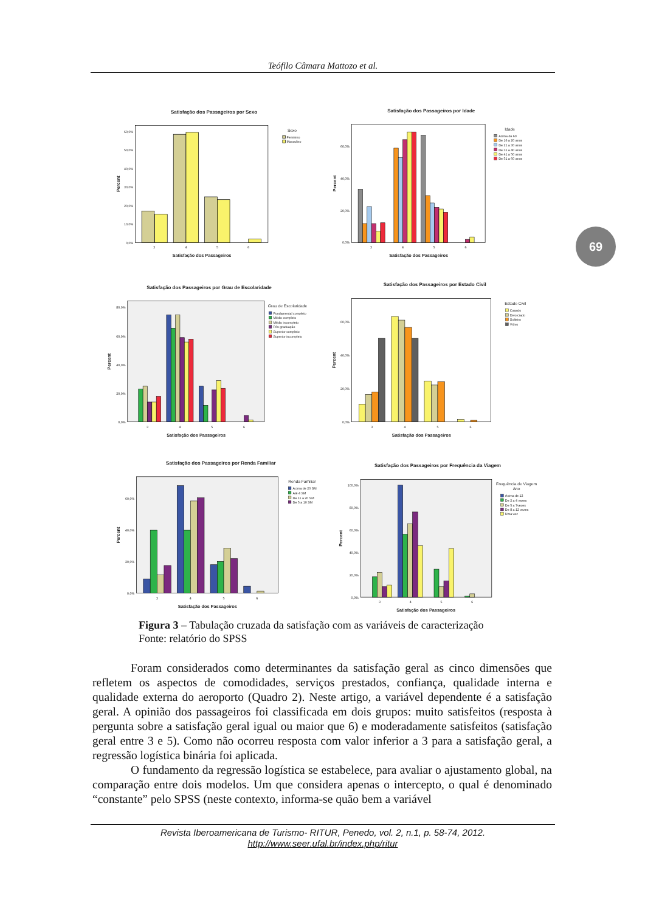Teófilo Câmara Mattozo et al.
Satisfação dos Passageiros por Sexo
Percent
60,0%
50,0%
40,0%
30,0%
20,0%
10,0%
0,0%
3
4
5
6
Satisfação dos Passageiros
Sexo
Feminino
Masculino
Satisfação dos Passageiros por Idade
Percent
60,0%
40,0%
20,0%
0,0%
3
4
5
6
Satisfação dos Passageiros
Idade
Acima de 60
De 16 a 20 anos
De 21 a 30 anos
De 31 a 40 anos
De 41 a 50 anos
De 51 a 60 anos
Satisfação dos Passageiros por Grau de Escolaridade
Percent
80,0%
60,0%
40,0%
20,0%
0,0%
3
4
5
6
Satisfação dos Passageiros
Grau de Escolaridade
Fundamental completo
Médio completo
Médio incompleto
Pós graduação
Superior completo
Superior incompleto
Satisfação dos Passageiros por Estado Civil
Percent
60,0%
40,0%
20,0%
0,0%
3
4
5
6
Satisfação dos Passageiros
Estado Civil
Casado
Divorciado
Solteiro
Viúvo
Satisfação dos Passageiros por Renda Familiar
Percent
60,0%
40,0%
20,0%
0,0%
3
4
5
6
Satisfação dos Passageiros
Renda Familiar
Acima de 20 SM
Até 4 SM
De 11 a 20 SM
De 5 a 10 SM
Satisfação dos Passageiros por Frequência da Viagem
Percent
100,0%
80,0%
60,0%
40,0%
20,0%
0,0%
3
4
5
6
Satisfação dos Passageiros
Frequência de Viagem
Ano
Acima de 12
De 2 a 4 vezes
De 5 a 7vezes
De 8 a 12 vezes
Uma vez
69
Figura 3 – Tabulação cruzada da satisfação com as variáveis de caracterização
Fonte: relatório do SPSS
Foram considerados como determinantes da satisfação geral as cinco dimensões que refletem os aspectos de comodidades, serviços prestados, confiança, qualidade interna e qualidade externa do aeroporto (Quadro 2). Neste artigo, a variável dependente é a satisfação geral. A opinião dos passageiros foi classificada em dois grupos: muito satisfeitos (resposta à pergunta sobre a satisfação geral igual ou maior que 6) e moderadamente satisfeitos (satisfação geral entre 3 e 5). Como não ocorreu resposta com valor inferior a 3 para a satisfação geral, a regressão logística binária foi aplicada.
O fundamento da regressão logística se estabelece, para avaliar o ajustamento global, na comparação entre dois modelos. Um que considera apenas o intercepto, o qual é denominado “constante” pelo SPSS (neste contexto, informa-se quão bem a variável
Revista Iberoamericana de Turismo- RITUR, Penedo, vol. 2, n.1, p. 58-74, 2012.
http://www.seer.ufal.br/index.php/ritur